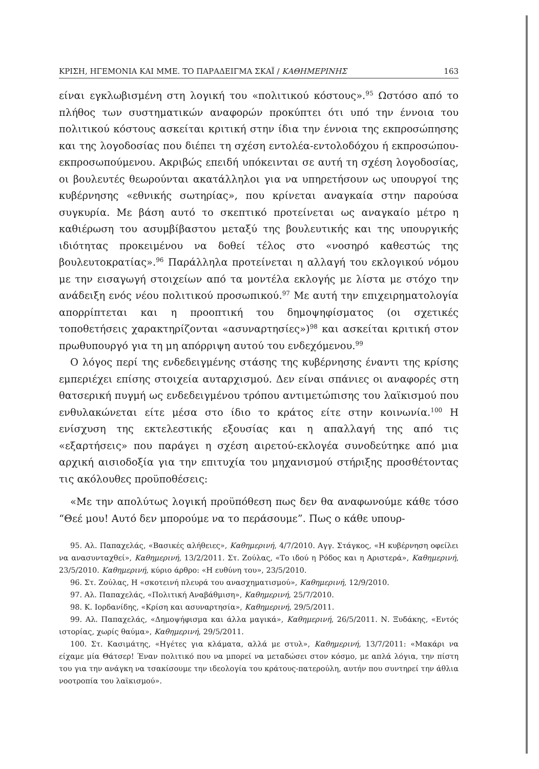ΚΡΙΣΗ, ΗΓΕΜΟΝΙΑ ΚΑΙ ΜΜΕ. ΤΟ ΠΑΡΑΔΕΙΓΜΑ ΣΚΑΪ / ΚΑΘΗΜΕΡΙΝΗΣ 163
είναι εγκλωβισμένη στη λογική του «πολιτικού κόστους».<sup>95</sup> Ωστόσο από το πλήθος των συστηματικών αναφορών προκύπτει ότι υπό την έννοια του πολιτικού κόστους ασκείται κριτική στην ίδια την έννοια της εκπροσώπησης και της λογοδοσίας που διέπει τη σχέση εντολέα-εντολοδόχου ή εκπροσώπου-εκπροσωπούμενου. Ακριβώς επειδή υπόκεινται σε αυτή τη σχέση λογοδοσίας, οι βουλευτές θεωρούνται ακατάλληλοι για να υπηρετήσουν ως υπουργοί της κυβέρνησης «εθνικής σωτηρίας», που κρίνεται αναγκαία στην παρούσα συγκυρία. Με βάση αυτό το σκεπτικό προτείνεται ως αναγκαίο μέτρο η καθιέρωση του ασυμβίβαστου μεταξύ της βουλευτικής και της υπουργικής ιδιότητας προκειμένου να δοθεί τέλος στο «νοσηρό καθεστώς της βουλευτοκρατίας».<sup>96</sup> Παράλληλα προτείνεται η αλλαγή του εκλογικού νόμου με την εισαγωγή στοιχείων από τα μοντέλα εκλογής με λίστα με στόχο την ανάδειξη ενός νέου πολιτικού προσωπικού.<sup>97</sup> Με αυτή την επιχειρηματολογία απορρίπτεται και η προοπτική του δημοψηφίσματος (οι σχετικές τοποθετήσεις χαρακτηρίζονται «ασυναρτησίες»)<sup>98</sup> και ασκείται κριτική στον πρωθυπουργό για τη μη απόρριψη αυτού του ενδεχόμενου.<sup>99</sup>
Ο λόγος περί της ενδεδειγμένης στάσης της κυβέρνησης έναντι της κρίσης εμπεριέχει επίσης στοιχεία αυταρχισμού. Δεν είναι σπάνιες οι αναφορές στη θατσερική πυγμή ως ενδεδειγμένου τρόπου αντιμετώπισης του λαϊκισμού που ενθυλακώνεται είτε μέσα στο ίδιο το κράτος είτε στην κοινωνία.<sup>100</sup> Η ενίσχυση της εκτελεστικής εξουσίας και η απαλλαγή της από τις «εξαρτήσεις» που παράγει η σχέση αιρετού-εκλογέα συνοδεύτηκε από μια αρχική αισιοδοξία για την επιτυχία του μηχανισμού στήριξης προσθέτοντας τις ακόλουθες προϋποθέσεις:
«Με την απολύτως λογική προϋπόθεση πως δεν θα αναφωνούμε κάθε τόσο “Θεέ μου! Αυτό δεν μπορούμε να το περάσουμε”. Πως ο κάθε υπουρ-
95. Αλ. Παπαχελάς, «Βασικές αλήθειες», Καθημερινή, 4/7/2010. Αγγ. Στάγκος, «Η κυβέρνηση οφείλει να ανασυνταχθεί», Καθημερινή, 13/2/2011. Στ. Ζούλας, «Το ιδού η Ρόδος και η Αριστερά», Καθημερινή, 23/5/2010. Καθημερινή, κύριο άρθρο: «Η ευθύνη του», 23/5/2010.
96. Στ. Ζούλας, Η «σκοτεινή πλευρά του ανασχηματισμού», Καθημερινή, 12/9/2010.
97. Αλ. Παπαχελάς, «Πολιτική Αναβάθμιση», Καθημερινή, 25/7/2010.
98. Κ. Ιορδανίδης, «Κρίση και ασυναρτησία», Καθημερινή, 29/5/2011.
99. Αλ. Παπαχελάς, «Δημοψήφισμα και άλλα μαγικά», Καθημερινή, 26/5/2011. Ν. Ξυδάκης, «Εντός ιστορίας, χωρίς θαύμα», Καθημερινή, 29/5/2011.
100. Στ. Κασιμάτης, «Ηγέτες για κλάματα, αλλά με στυλ», Καθημερινή, 13/7/2011: «Μακάρι να είχαμε μία Θάτσερ! Έναν πολιτικό που να μπορεί να μεταδώσει στον κόσμο, με απλά λόγια, την πίστη του για την ανάγκη να τσακίσουμε την ιδεολογία του κράτους-πατερούλη, αυτήν που συντηρεί την άθλια νοοτροπία του λαϊκισμού».